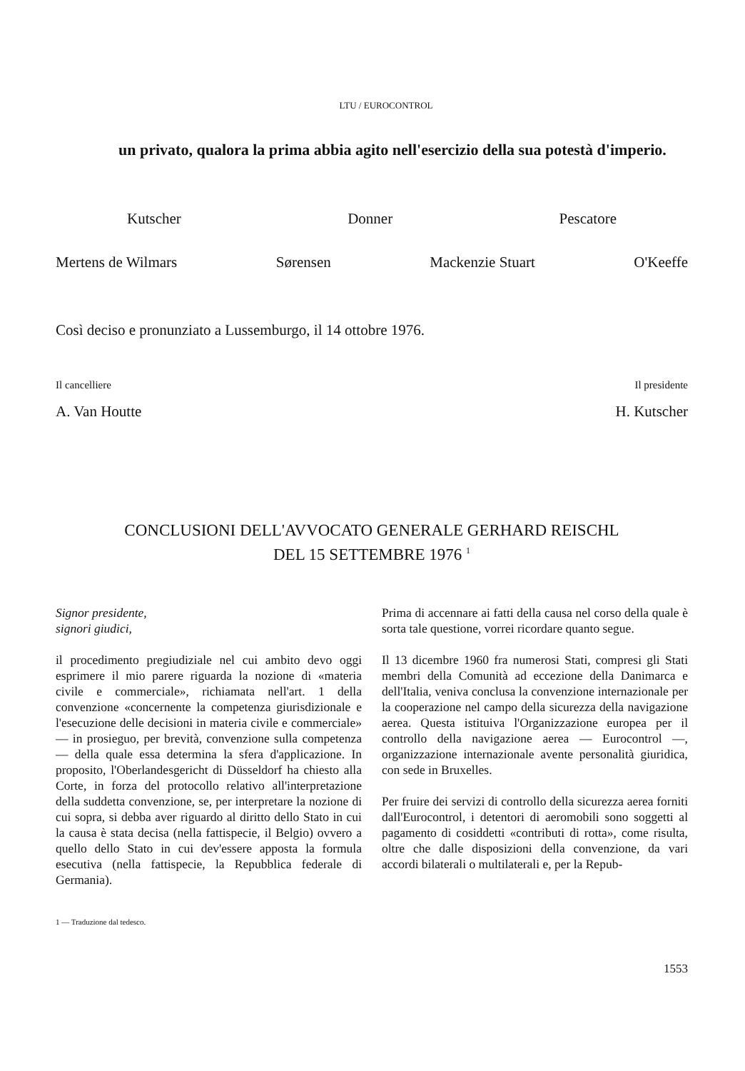LTU / EUROCONTROL
un privato, qualora la prima abbia agito nell'esercizio della sua potestà d'imperio.
Kutscher Donner Pescatore
Mertens de Wilmars Sørensen Mackenzie Stuart O'Keeffe
Così deciso e pronunziato a Lussemburgo, il 14 ottobre 1976.
Il cancelliere Il presidente
A. Van Houtte H. Kutscher
CONCLUSIONI DELL'AVVOCATO GENERALE GERHARD REISCHL
DEL 15 SETTEMBRE 1976 <sup>1</sup>
Signor presidente,
signori giudici,
il procedimento pregiudiziale nel cui ambito devo oggi esprimere il mio parere riguarda la nozione di «materia civile e commerciale», richiamata nell'art. 1 della convenzione «concernente la competenza giurisdizionale e l'esecuzione delle decisioni in materia civile e commerciale» — in prosieguo, per brevità, convenzione sulla competenza — della quale essa determina la sfera d'applicazione. In proposito, l'Oberlandesgericht di Düsseldorf ha chiesto alla Corte, in forza del protocollo relativo all'interpretazione della suddetta convenzione, se, per interpretare la nozione di cui sopra, si debba aver riguardo al diritto dello Stato in cui la causa è stata decisa (nella fattispecie, il Belgio) ovvero a quello dello Stato in cui dev'essere apposta la formula esecutiva (nella fattispecie, la Repubblica federale di Germania).
Prima di accennare ai fatti della causa nel corso della quale è sorta tale questione, vorrei ricordare quanto segue.
Il 13 dicembre 1960 fra numerosi Stati, compresi gli Stati membri della Comunità ad eccezione della Danimarca e dell'Italia, veniva conclusa la convenzione internazionale per la cooperazione nel campo della sicurezza della navigazione aerea. Questa istituiva l'Organizzazione europea per il controllo della navigazione aerea — Eurocontrol —, organizzazione internazionale avente personalità giuridica, con sede in Bruxelles.
Per fruire dei servizi di controllo della sicurezza aerea forniti dall'Eurocontrol, i detentori di aeromobili sono soggetti al pagamento di cosiddetti «contributi di rotta», come risulta, oltre che dalle disposizioni della convenzione, da vari accordi bilaterali o multilaterali e, per la Repub-
1 — Traduzione dal tedesco.
1553